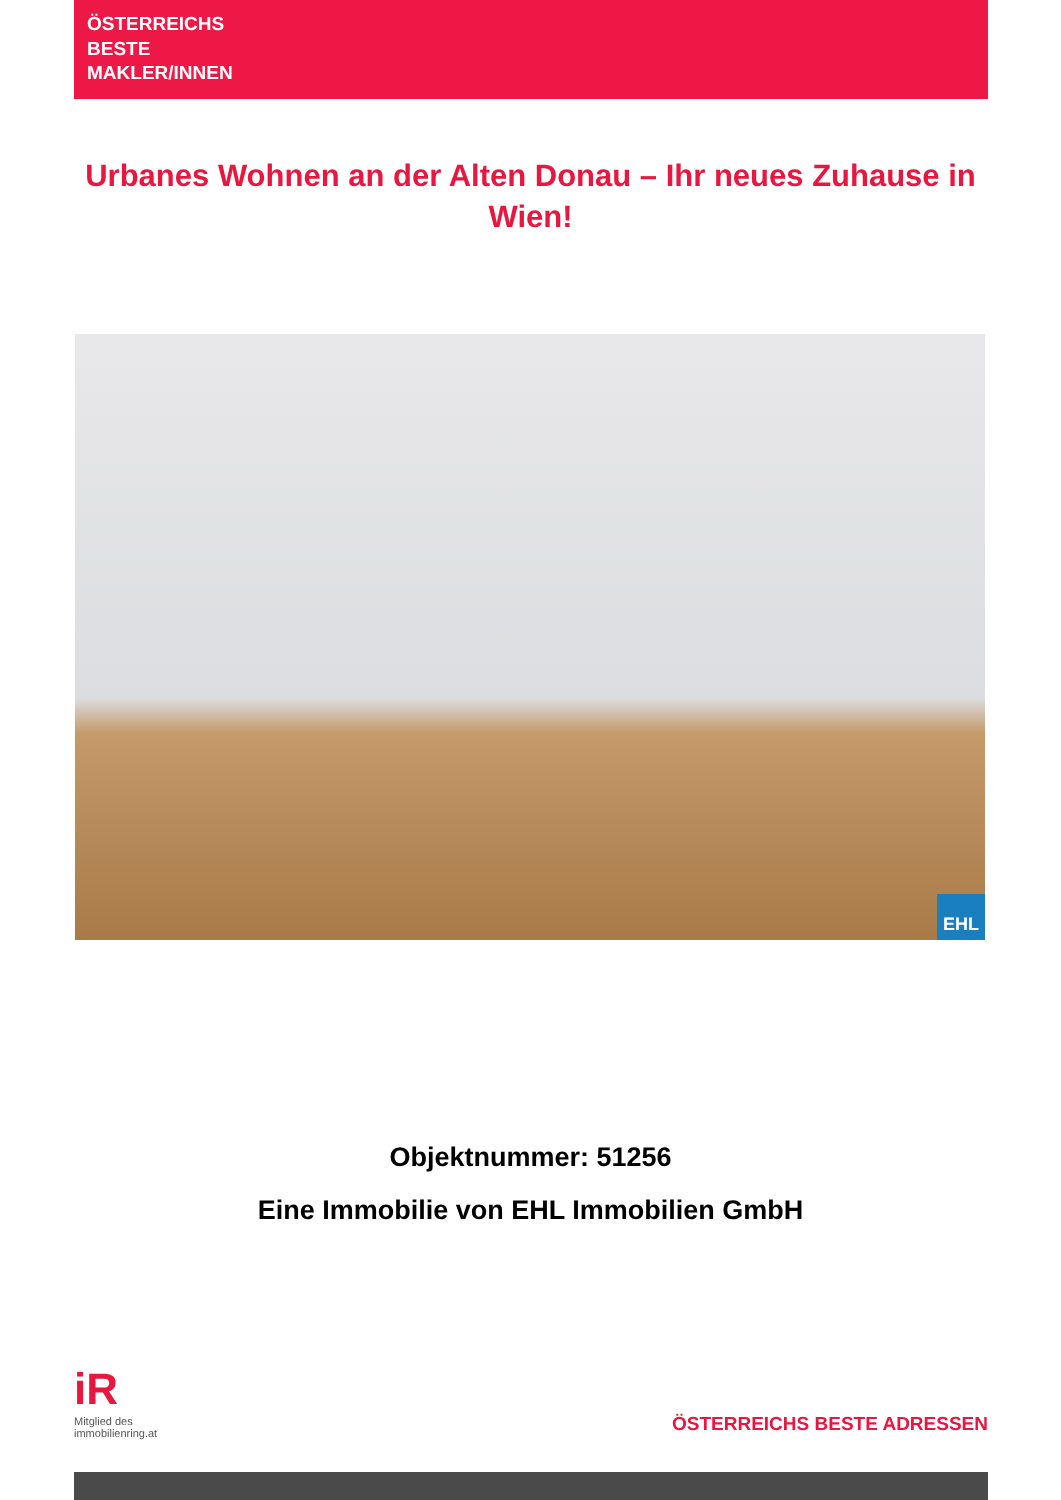ÖSTERREICHS
BESTE
MAKLER/INNEN
Urbanes Wohnen an der Alten Donau – Ihr neues Zuhause in Wien!
EHL
Objektnummer: 51256
Eine Immobilie von EHL Immobilien GmbH
iR
Mitglied des
immobilienring.at
ÖSTERREICHS BESTE ADRESSEN